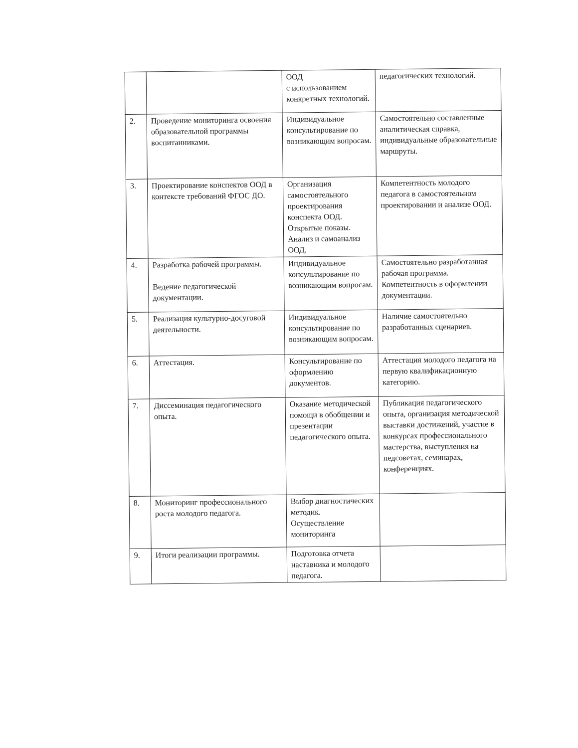| | | ООД с использованием конкретных технологий. | педагогических технологий. |
| 2. | Проведение мониторинга освоения образовательной программы воспитанниками. | Индивидуальное консультирование по возникающим вопросам. | Самостоятельно составленные аналитическая справка, индивидуальные образовательные маршруты. |
| 3. | Проектирование конспектов ООД в контексте требований ФГОС ДО. | Организация самостоятельного проектирования конспекта ООД. Открытые показы. Анализ и самоанализ ООД. | Компетентность молодого педагога в самостоятельном проектировании и анализе ООД. |
| 4. | Разработка рабочей программы. Ведение педагогической документации. | Индивидуальное консультирование по возникающим вопросам. | Самостоятельно разработанная рабочая программа. Компетентность в оформлении документации. |
| 5. | Реализация культурно-досуговой деятельности. | Индивидуальное консультирование по возникающим вопросам. | Наличие самостоятельно разработанных сценариев. |
| 6. | Аттестация. | Консультирование по оформлению документов. | Аттестация молодого педагога на первую квалификационную категорию. |
| 7. | Диссеминация педагогического опыта. | Оказание методической помощи в обобщении и презентации педагогического опыта. | Публикация педагогического опыта, организация методической выставки достижений, участие в конкурсах профессионального мастерства, выступления на педсоветах, семинарах, конференциях. |
| 8. | Мониторинг профессионального роста молодого педагога. | Выбор диагностических методик. Осуществление мониторинга | |
| 9. | Итоги реализации программы. | Подготовка отчета наставника и молодого педагога. | |